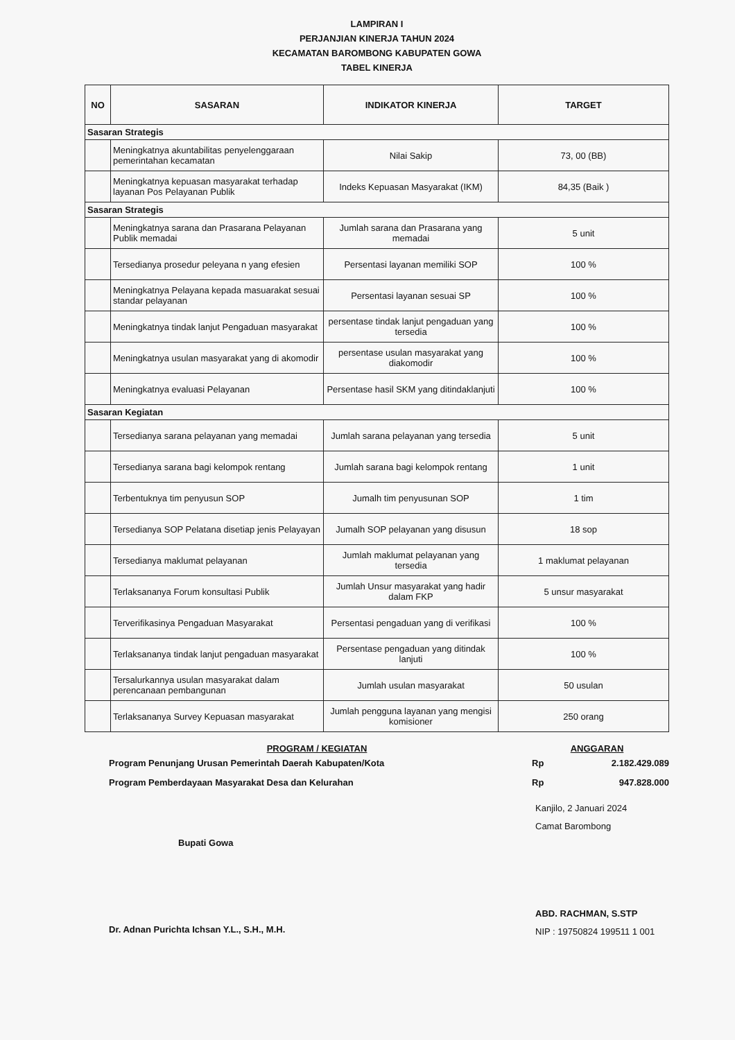LAMPIRAN I
PERJANJIAN KINERJA TAHUN 2024
KECAMATAN BAROMBONG KABUPATEN GOWA
TABEL KINERJA
| NO | SASARAN | INDIKATOR KINERJA | TARGET |
| --- | --- | --- | --- |
| Sasaran Strategis | | | |
| | Meningkatnya akuntabilitas penyelenggaraan pemerintahan kecamatan | Nilai Sakip | 73, 00 (BB) |
| | Meningkatnya kepuasan masyarakat terhadap layanan Pos Pelayanan Publik | Indeks Kepuasan Masyarakat (IKM) | 84,35 (Baik ) |
| Sasaran Strategis | | | |
| | Meningkatnya sarana dan Prasarana Pelayanan Publik memadai | Jumlah sarana dan Prasarana yang memadai | 5 unit |
| | Tersedianya prosedur peleyana n yang efesien | Persentasi layanan memiliki SOP | 100 % |
| | Meningkatnya Pelayana kepada masuarakat sesuai standar pelayanan | Persentasi layanan sesuai SP | 100 % |
| | Meningkatnya tindak lanjut Pengaduan masyarakat | persentase tindak lanjut pengaduan yang tersedia | 100 % |
| | Meningkatnya usulan masyarakat yang di akomodir | persentase usulan masyarakat yang diakomodir | 100 % |
| | Meningkatnya evaluasi Pelayanan | Persentase hasil SKM yang ditindaklanjuti | 100 % |
| Sasaran Kegiatan | | | |
| | Tersedianya sarana pelayanan yang memadai | Jumlah sarana pelayanan yang tersedia | 5 unit |
| | Tersedianya sarana bagi kelompok rentang | Jumlah sarana bagi kelompok rentang | 1 unit |
| | Terbentuknya tim penyusun SOP | Jumalh tim penyusunan SOP | 1 tim |
| | Tersedianya SOP Pelatana disetiap jenis Pelayayan | Jumalh SOP pelayanan yang disusun | 18 sop |
| | Tersedianya maklumat pelayanan | Jumlah maklumat pelayanan yang tersedia | 1 maklumat pelayanan |
| | Terlaksananya Forum konsultasi Publik | Jumlah Unsur masyarakat yang hadir dalam FKP | 5 unsur masyarakat |
| | Terverifikasinya Pengaduan Masyarakat | Persentasi pengaduan yang di verifikasi | 100 % |
| | Terlaksananya tindak lanjut pengaduan masyarakat | Persentase pengaduan yang ditindak lanjuti | 100 % |
| | Tersalurkannya usulan masyarakat dalam perencanaan pembangunan | Jumlah usulan masyarakat | 50 usulan |
| | Terlaksananya Survey Kepuasan masyarakat | Jumlah pengguna layanan yang mengisi komisioner | 250 orang |
PROGRAM / KEGIATAN
Program Penunjang Urusan Pemerintah Daerah Kabupaten/Kota
Program Pemberdayaan Masyarakat Desa dan Kelurahan
ANGGARAN
Rp 2.182.429.089
Rp 947.828.000
Bupati Gowa
Dr. Adnan Purichta Ichsan Y.L., S.H., M.H.
Kanjilo, 2 Januari 2024
Camat Barombong
ABD. RACHMAN, S.STP
NIP : 19750824 199511 1 001